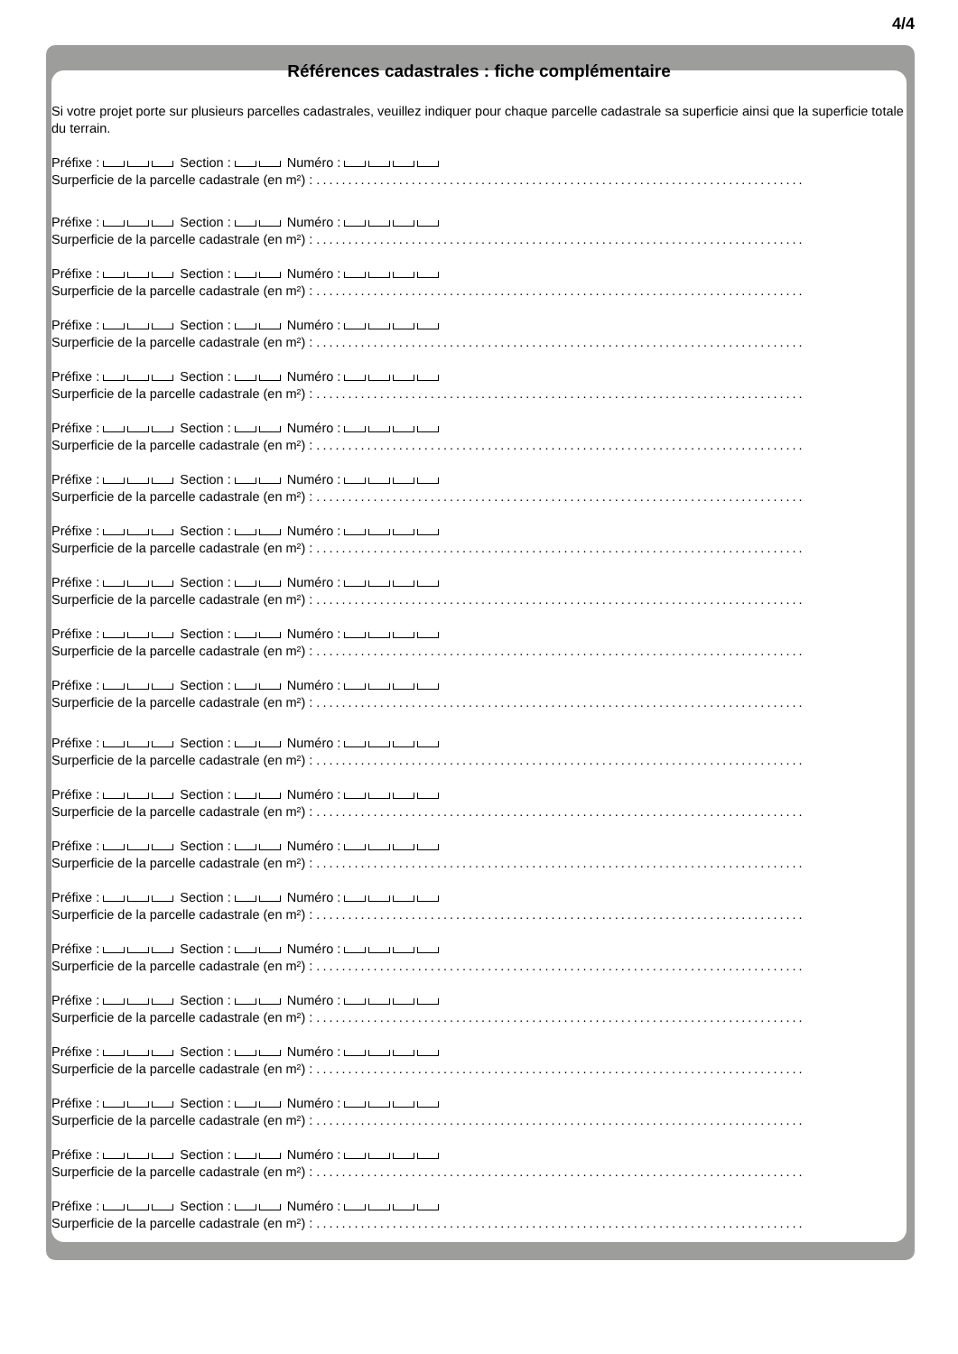4/4
Références cadastrales : fiche complémentaire
Si votre projet porte sur plusieurs parcelles cadastrales, veuillez indiquer pour chaque parcelle cadastrale sa superficie ainsi que la superficie totale du terrain.
Préfixe : Section : Numéro :
Surperficie de la parcelle cadastrale (en m²) : .............................................................................
Préfixe : Section : Numéro :
Surperficie de la parcelle cadastrale (en m²) : .............................................................................
Préfixe : Section : Numéro :
Surperficie de la parcelle cadastrale (en m²) : .............................................................................
Préfixe : Section : Numéro :
Surperficie de la parcelle cadastrale (en m²) : .............................................................................
Préfixe : Section : Numéro :
Surperficie de la parcelle cadastrale (en m²) : .............................................................................
Préfixe : Section : Numéro :
Surperficie de la parcelle cadastrale (en m²) : .............................................................................
Préfixe : Section : Numéro :
Surperficie de la parcelle cadastrale (en m²) : .............................................................................
Préfixe : Section : Numéro :
Surperficie de la parcelle cadastrale (en m²) : .............................................................................
Préfixe : Section : Numéro :
Surperficie de la parcelle cadastrale (en m²) : .............................................................................
Préfixe : Section : Numéro :
Surperficie de la parcelle cadastrale (en m²) : .............................................................................
Préfixe : Section : Numéro :
Surperficie de la parcelle cadastrale (en m²) : .............................................................................
Préfixe : Section : Numéro :
Surperficie de la parcelle cadastrale (en m²) : .............................................................................
Préfixe : Section : Numéro :
Surperficie de la parcelle cadastrale (en m²) : .............................................................................
Préfixe : Section : Numéro :
Surperficie de la parcelle cadastrale (en m²) : .............................................................................
Préfixe : Section : Numéro :
Surperficie de la parcelle cadastrale (en m²) : .............................................................................
Préfixe : Section : Numéro :
Surperficie de la parcelle cadastrale (en m²) : .............................................................................
Préfixe : Section : Numéro :
Surperficie de la parcelle cadastrale (en m²) : .............................................................................
Préfixe : Section : Numéro :
Surperficie de la parcelle cadastrale (en m²) : .............................................................................
Préfixe : Section : Numéro :
Surperficie de la parcelle cadastrale (en m²) : .............................................................................
Préfixe : Section : Numéro :
Surperficie de la parcelle cadastrale (en m²) : .............................................................................
Préfixe : Section : Numéro :
Surperficie de la parcelle cadastrale (en m²) : .............................................................................